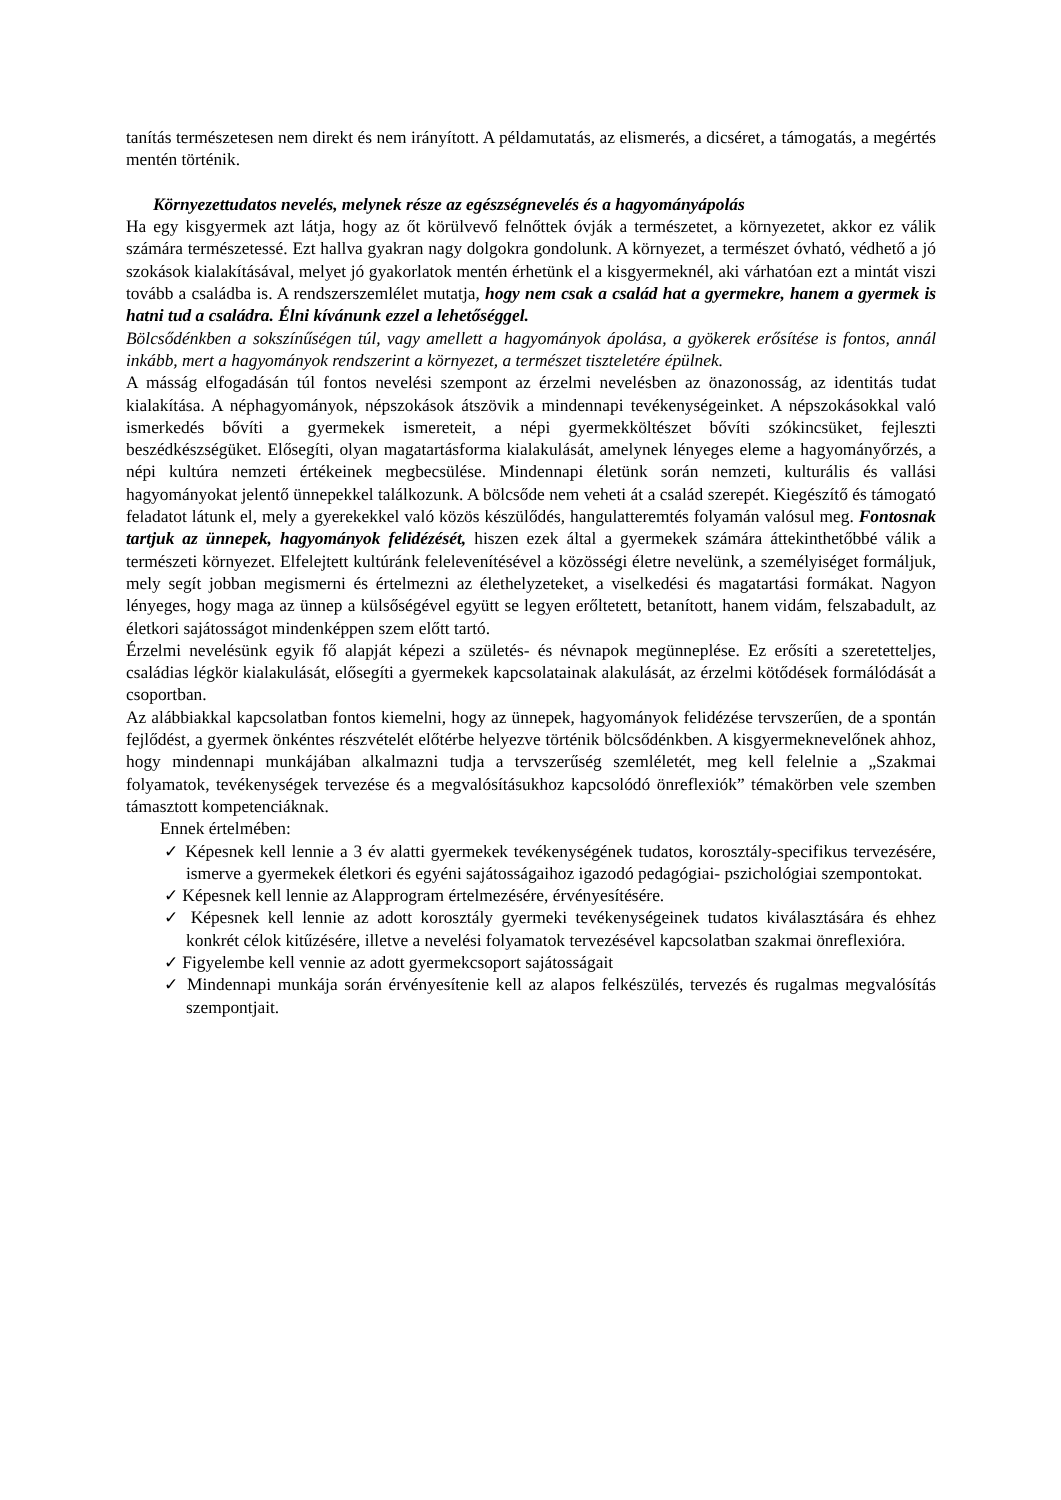tanítás természetesen nem direkt és nem irányított. A példamutatás, az elismerés, a dicséret, a támogatás, a megértés mentén történik.
Környezettudatos nevelés, melynek része az egészségnevelés és a hagyományápolás
Ha egy kisgyermek azt látja, hogy az őt körülvevő felnőttek óvják a természetet, a környezetet, akkor ez válik számára természetessé. Ezt hallva gyakran nagy dolgokra gondolunk. A környezet, a természet óvható, védhető a jó szokások kialakításával, melyet jó gyakorlatok mentén érhetünk el a kisgyermeknél, aki várhatóan ezt a mintát viszi tovább a családba is. A rendszerszemlélet mutatja, hogy nem csak a család hat a gyermekre, hanem a gyermek is hatni tud a családra. Élni kívánunk ezzel a lehetőséggel.
Bölcsődénkben a sokszínűségen túl, vagy amellett a hagyományok ápolása, a gyökerek erősítése is fontos, annál inkább, mert a hagyományok rendszerint a környezet, a természet tiszteletére épülnek.
A másság elfogadásán túl fontos nevelési szempont az érzelmi nevelésben az önazonosság, az identitás tudat kialakítása. A néphagyományok, népszokások átszövik a mindennapi tevékenységeinket. A népszokásokkal való ismerkedés bővíti a gyermekek ismereteit, a népi gyermekköltészet bővíti szókincsüket, fejleszti beszédkészségüket. Elősegíti, olyan magatartásforma kialakulását, amelynek lényeges eleme a hagyományőrzés, a népi kultúra nemzeti értékeinek megbecsülése. Mindennapi életünk során nemzeti, kulturális és vallási hagyományokat jelentő ünnepekkel találkozunk. A bölcsőde nem veheti át a család szerepét. Kiegészítő és támogató feladatot látunk el, mely a gyerekekkel való közös készülődés, hangulatteremtés folyamán valósul meg. Fontosnak tartjuk az ünnepek, hagyományok felidézését, hiszen ezek által a gyermekek számára áttekinthetőbbé válik a természeti környezet. Elfelejtett kultúránk felelevenítésével a közösségi életre nevelünk, a személyiséget formáljuk, mely segít jobban megismerni és értelmezni az élethelyzeteket, a viselkedési és magatartási formákat. Nagyon lényeges, hogy maga az ünnep a külsőségével együtt se legyen erőltetett, betanított, hanem vidám, felszabadult, az életkori sajátosságot mindenképpen szem előtt tartó.
Érzelmi nevelésünk egyik fő alapját képezi a születés- és névnapok megünneplése. Ez erősíti a szeretetteljes, családias légkör kialakulását, elősegíti a gyermekek kapcsolatainak alakulását, az érzelmi kötődések formálódását a csoportban.
Az alábbiakkal kapcsolatban fontos kiemelni, hogy az ünnepek, hagyományok felidézése tervszerűen, de a spontán fejlődést, a gyermek önkéntes részvételét előtérbe helyezve történik bölcsődénkben. A kisgyermeknevelőnek ahhoz, hogy mindennapi munkájában alkalmazni tudja a tervszerűség szemléletét, meg kell felelnie a „Szakmai folyamatok, tevékenységek tervezése és a megvalósításukhoz kapcsolódó önreflexiók” témakörben vele szemben támasztott kompetenciáknak.
Ennek értelmében:
✓ Képesnek kell lennie a 3 év alatti gyermekek tevékenységének tudatos, korosztály-specifikus tervezésére, ismerve a gyermekek életkori és egyéni sajátosságaihoz igazodó pedagógiai- pszichológiai szempontokat.
✓ Képesnek kell lennie az Alapprogram értelmezésére, érvényesítésére.
✓ Képesnek kell lennie az adott korosztály gyermeki tevékenységeinek tudatos kiválasztására és ehhez konkrét célok kitűzésére, illetve a nevelési folyamatok tervezésével kapcsolatban szakmai önreflexióra.
✓ Figyelembe kell vennie az adott gyermekcsoport sajátosságait
✓ Mindennapi munkája során érvényesítenie kell az alapos felkészülés, tervezés és rugalmas megvalósítás szempontjait.